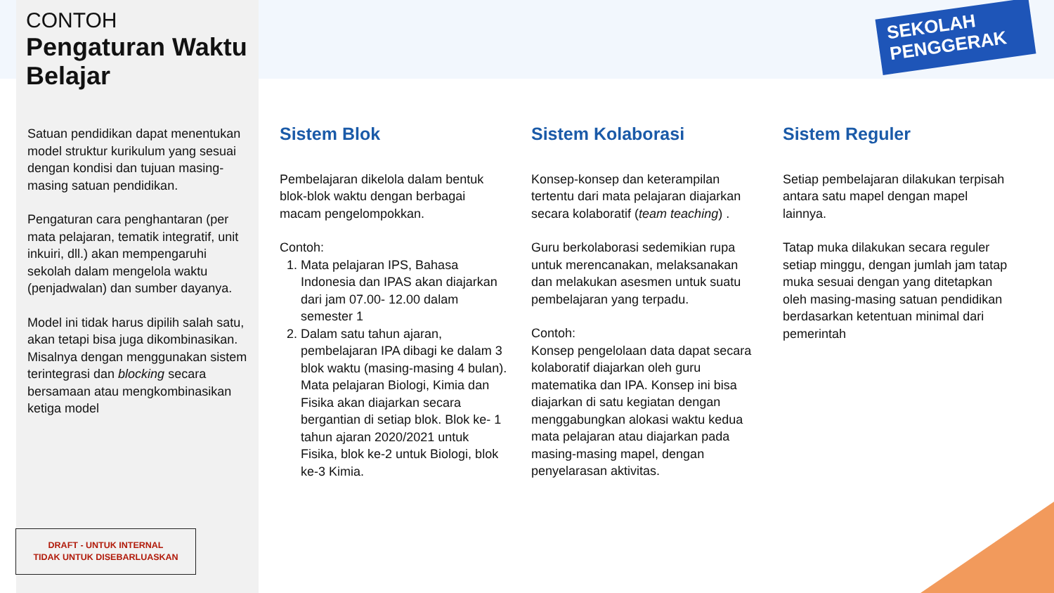CONTOH
Pengaturan Waktu Belajar
Satuan pendidikan dapat menentukan model struktur kurikulum yang sesuai dengan kondisi dan tujuan masing-masing satuan pendidikan.
Pengaturan cara penghantaran (per mata pelajaran, tematik integratif, unit inkuiri, dll.) akan mempengaruhi sekolah dalam mengelola waktu (penjadwalan) dan sumber dayanya.
Model ini tidak harus dipilih salah satu, akan tetapi bisa juga dikombinasikan. Misalnya dengan menggunakan sistem terintegrasi dan blocking secara bersamaan atau mengkombinasikan ketiga model
DRAFT - UNTUK INTERNAL
TIDAK UNTUK DISEBARLUASKAN
SEKOLAH
PENGGERAK
Sistem Blok
Pembelajaran dikelola dalam bentuk blok-blok waktu dengan berbagai macam pengelompokkan.
Contoh:
1. Mata pelajaran IPS, Bahasa Indonesia dan IPAS akan diajarkan dari jam 07.00- 12.00 dalam semester 1
2. Dalam satu tahun ajaran, pembelajaran IPA dibagi ke dalam 3 blok waktu (masing-masing 4 bulan). Mata pelajaran Biologi, Kimia dan Fisika akan diajarkan secara bergantian di setiap blok. Blok ke- 1 tahun ajaran 2020/2021 untuk Fisika, blok ke-2 untuk Biologi, blok ke-3 Kimia.
Sistem Kolaborasi
Konsep-konsep dan keterampilan tertentu dari mata pelajaran diajarkan secara kolaboratif (team teaching) .
Guru berkolaborasi sedemikian rupa untuk merencanakan, melaksanakan dan melakukan asesmen untuk suatu pembelajaran yang terpadu.
Contoh:
Konsep pengelolaan data dapat secara kolaboratif diajarkan oleh guru matematika dan IPA. Konsep ini bisa diajarkan di satu kegiatan dengan menggabungkan alokasi waktu kedua mata pelajaran atau diajarkan pada masing-masing mapel, dengan penyelarasan aktivitas.
Sistem Reguler
Setiap pembelajaran dilakukan terpisah antara satu mapel dengan mapel lainnya.
Tatap muka dilakukan secara reguler setiap minggu, dengan jumlah jam tatap muka sesuai dengan yang ditetapkan oleh masing-masing satuan pendidikan berdasarkan ketentuan minimal dari pemerintah